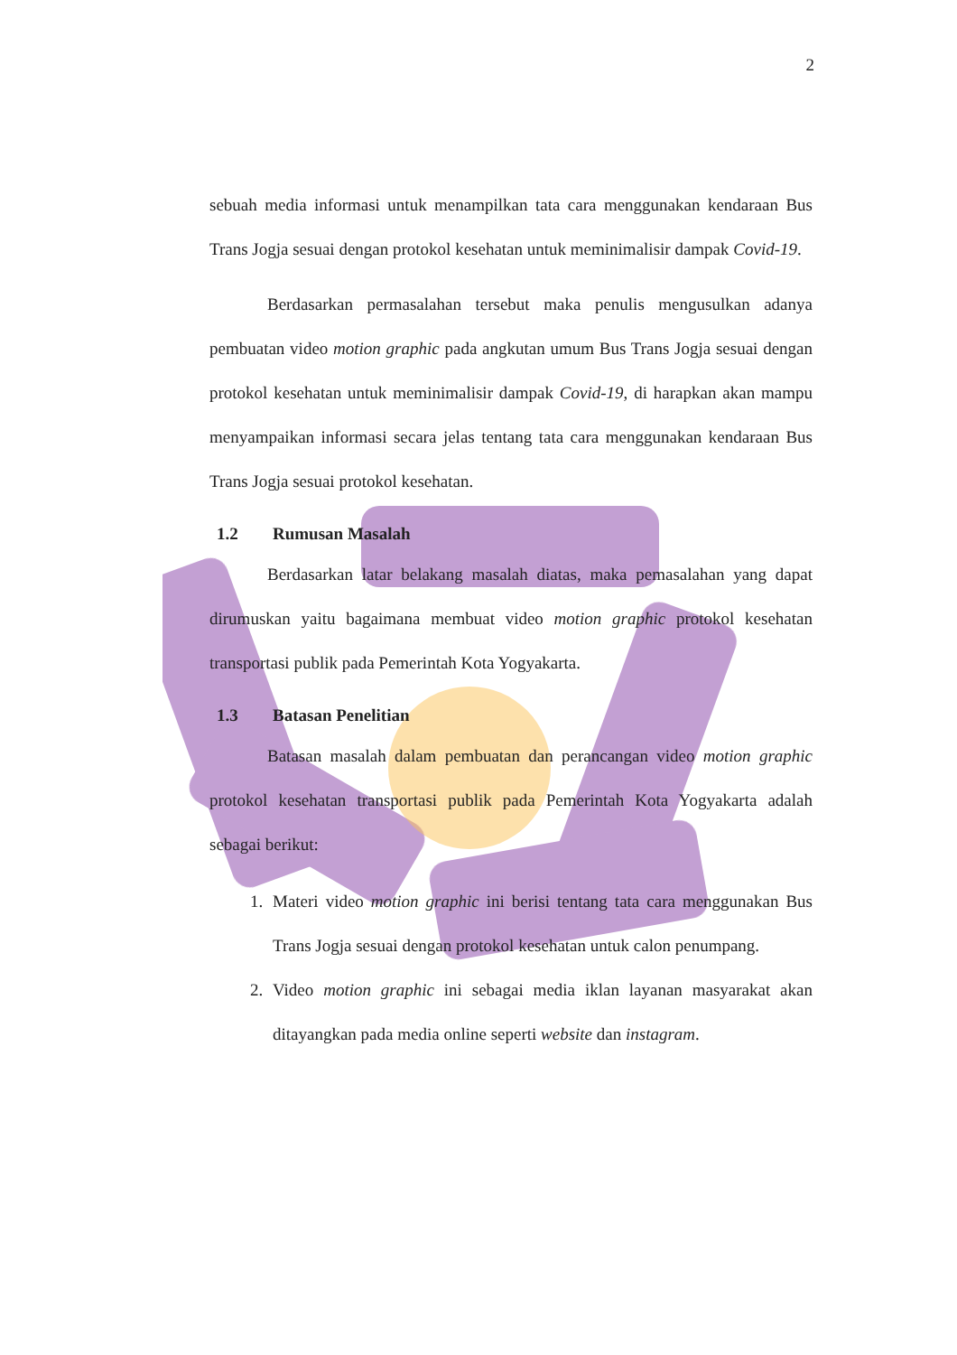2
sebuah media informasi untuk menampilkan tata cara menggunakan kendaraan Bus Trans Jogja sesuai dengan protokol kesehatan untuk meminimalisir dampak Covid-19.
Berdasarkan permasalahan tersebut maka penulis mengusulkan adanya pembuatan video motion graphic pada angkutan umum Bus Trans Jogja sesuai dengan protokol kesehatan untuk meminimalisir dampak Covid-19, di harapkan akan mampu menyampaikan informasi secara jelas tentang tata cara menggunakan kendaraan Bus Trans Jogja sesuai protokol kesehatan.
1.2 Rumusan Masalah
Berdasarkan latar belakang masalah diatas, maka pemasalahan yang dapat dirumuskan yaitu bagaimana membuat video motion graphic protokol kesehatan transportasi publik pada Pemerintah Kota Yogyakarta.
1.3 Batasan Penelitian
Batasan masalah dalam pembuatan dan perancangan video motion graphic protokol kesehatan transportasi publik pada Pemerintah Kota Yogyakarta adalah sebagai berikut:
1. Materi video motion graphic ini berisi tentang tata cara menggunakan Bus Trans Jogja sesuai dengan protokol kesehatan untuk calon penumpang.
2. Video motion graphic ini sebagai media iklan layanan masyarakat akan ditayangkan pada media online seperti website dan instagram.